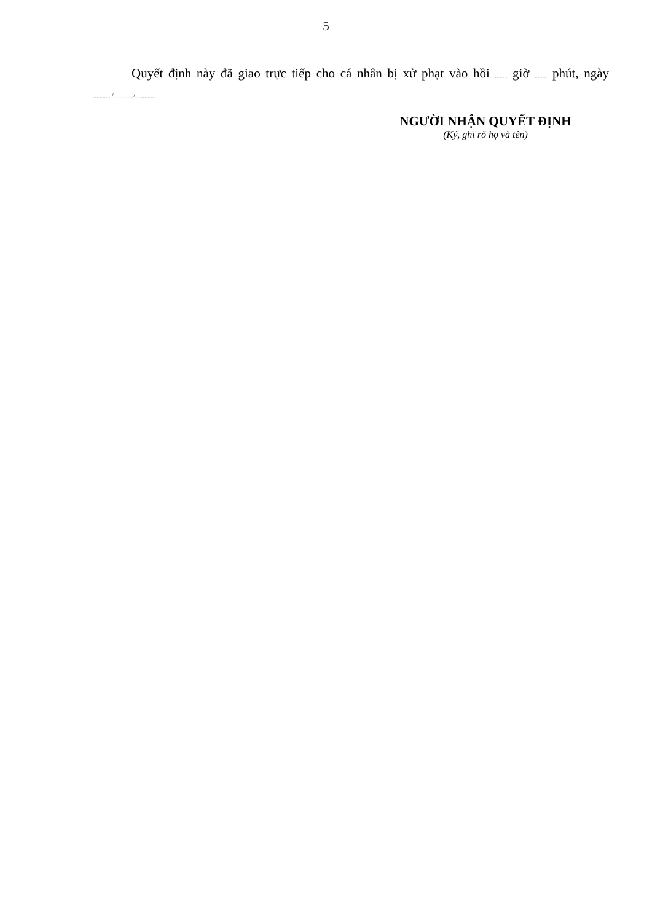5
Quyết định này đã giao trực tiếp cho cá nhân bị xử phạt vào hồi ........ giờ ........ phút, ngày ............/............./.............
NGƯỜI NHẬN QUYẾT ĐỊNH
(Ký, ghi rõ họ và tên)